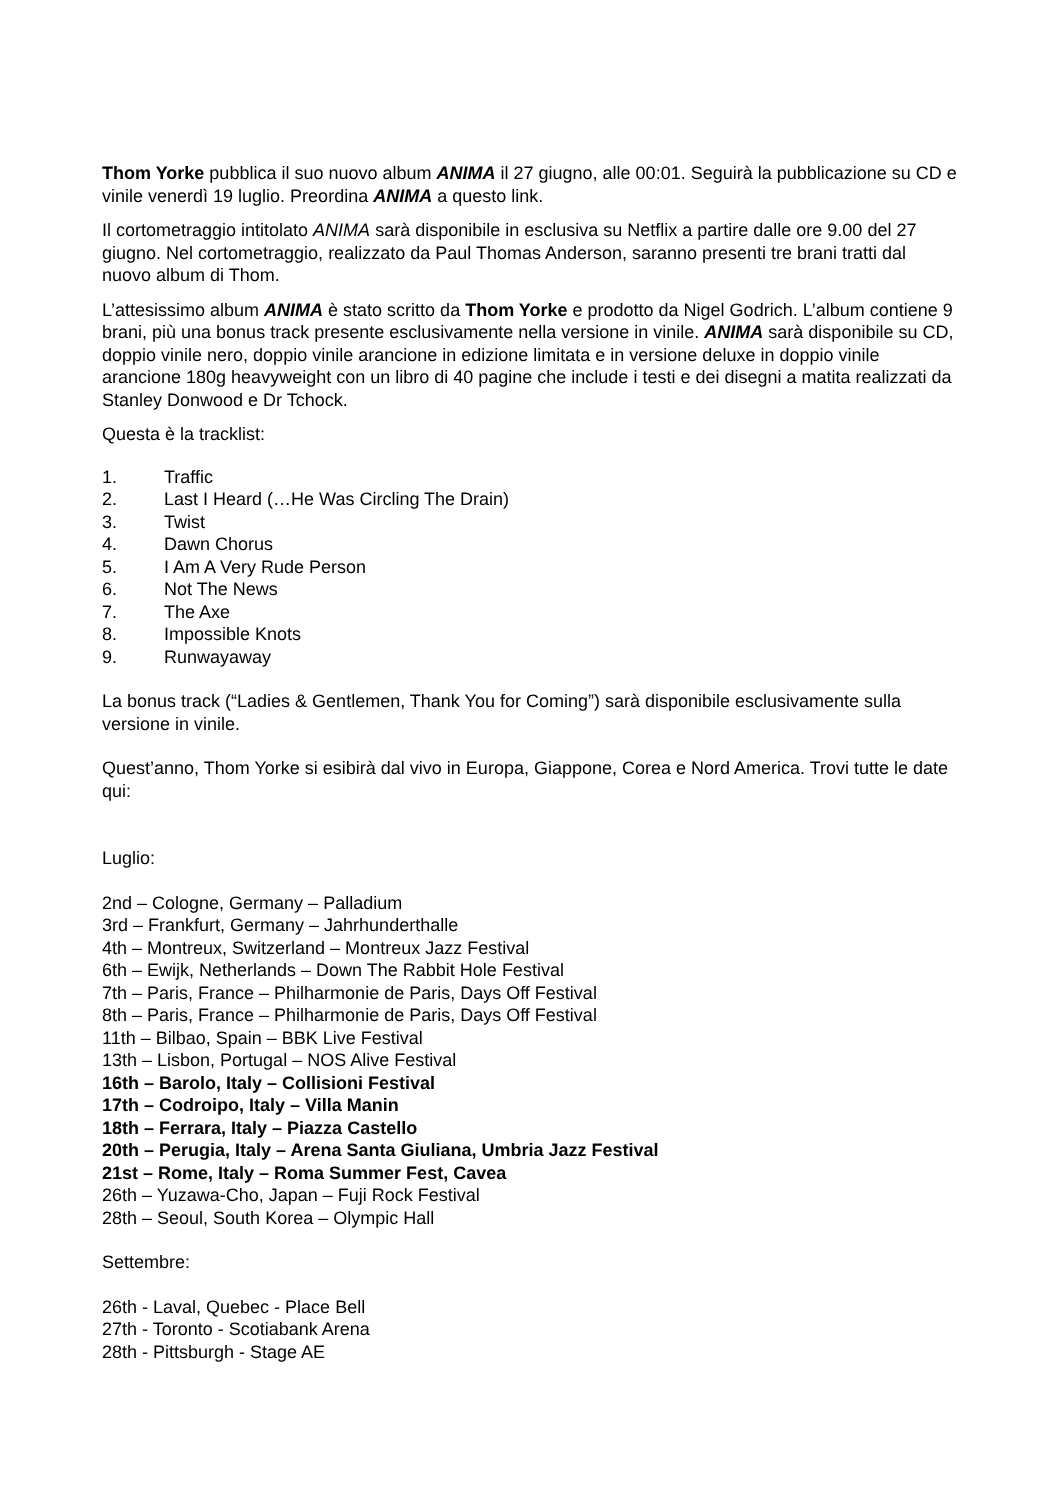Thom Yorke pubblica il suo nuovo album ANIMA il 27 giugno, alle 00:01. Seguirà la pubblicazione su CD e vinile venerdì 19 luglio. Preordina ANIMA a questo link.
Il cortometraggio intitolato ANIMA sarà disponibile in esclusiva su Netflix a partire dalle ore 9.00 del 27 giugno. Nel cortometraggio, realizzato da Paul Thomas Anderson, saranno presenti tre brani tratti dal nuovo album di Thom.
L’attesissimo album ANIMA è stato scritto da Thom Yorke e prodotto da Nigel Godrich. L’album contiene 9 brani, più una bonus track presente esclusivamente nella versione in vinile. ANIMA sarà disponibile su CD, doppio vinile nero, doppio vinile arancione in edizione limitata e in versione deluxe in doppio vinile arancione 180g heavyweight con un libro di 40 pagine che include i testi e dei disegni a matita realizzati da Stanley Donwood e Dr Tchock.
Questa è la tracklist:
1. Traffic
2. Last I Heard (…He Was Circling The Drain)
3. Twist
4. Dawn Chorus
5. I Am A Very Rude Person
6. Not The News
7. The Axe
8. Impossible Knots
9. Runwayaway
La bonus track (“Ladies & Gentlemen, Thank You for Coming”) sarà disponibile esclusivamente sulla versione in vinile.
Quest’anno, Thom Yorke si esibirà dal vivo in Europa, Giappone, Corea e Nord America. Trovi tutte le date qui:
Luglio:
2nd – Cologne, Germany – Palladium
3rd – Frankfurt, Germany – Jahrhunderthalle
4th – Montreux, Switzerland – Montreux Jazz Festival
6th – Ewijk, Netherlands – Down The Rabbit Hole Festival
7th – Paris, France – Philharmonie de Paris, Days Off Festival
8th – Paris, France – Philharmonie de Paris, Days Off Festival
11th – Bilbao, Spain – BBK Live Festival
13th – Lisbon, Portugal – NOS Alive Festival
16th – Barolo, Italy – Collisioni Festival
17th – Codroipo, Italy – Villa Manin
18th – Ferrara, Italy – Piazza Castello
20th – Perugia, Italy – Arena Santa Giuliana, Umbria Jazz Festival
21st – Rome, Italy – Roma Summer Fest, Cavea
26th – Yuzawa-Cho, Japan – Fuji Rock Festival
28th – Seoul, South Korea – Olympic Hall
Settembre:
26th - Laval, Quebec - Place Bell
27th - Toronto - Scotiabank Arena
28th - Pittsburgh - Stage AE